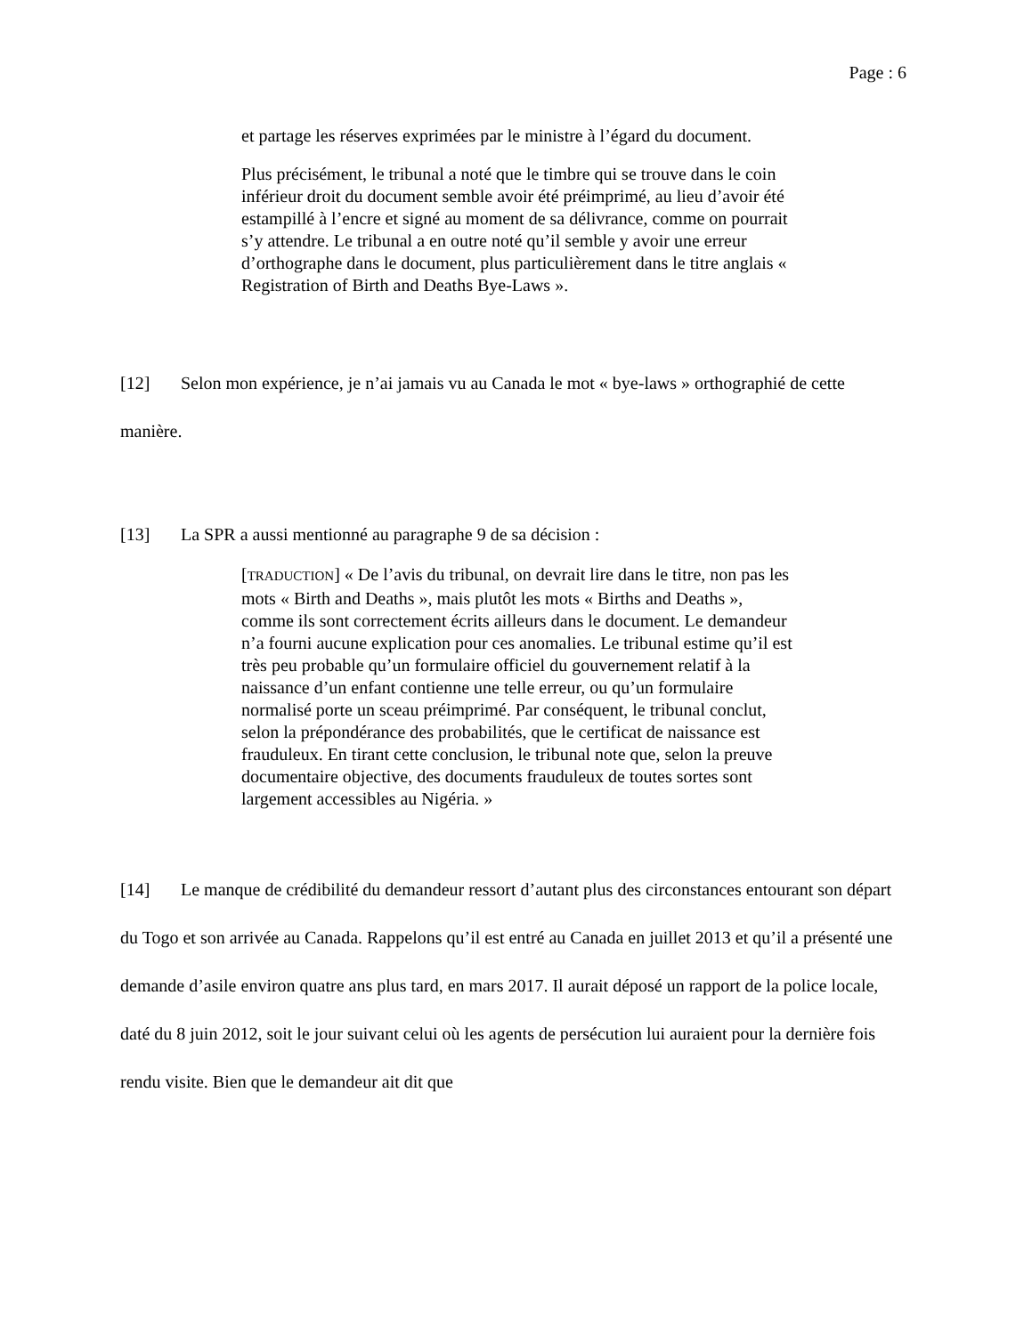Page : 6
et partage les réserves exprimées par le ministre à l’égard du document.
Plus précisément, le tribunal a noté que le timbre qui se trouve dans le coin inférieur droit du document semble avoir été préimprimé, au lieu d’avoir été estampillé à l’encre et signé au moment de sa délivrance, comme on pourrait s’y attendre. Le tribunal a en outre noté qu’il semble y avoir une erreur d’orthographe dans le document, plus particulièrement dans le titre anglais « Registration of Birth and Deaths Bye-Laws ».
[12] Selon mon expérience, je n’ai jamais vu au Canada le mot « bye-laws » orthographié de cette manière.
[13] La SPR a aussi mentionné au paragraphe 9 de sa décision :
[TRADUCTION] « De l’avis du tribunal, on devrait lire dans le titre, non pas les mots « Birth and Deaths », mais plutôt les mots « Births and Deaths », comme ils sont correctement écrits ailleurs dans le document. Le demandeur n’a fourni aucune explication pour ces anomalies. Le tribunal estime qu’il est très peu probable qu’un formulaire officiel du gouvernement relatif à la naissance d’un enfant contienne une telle erreur, ou qu’un formulaire normalisé porte un sceau préimprimé. Par conséquent, le tribunal conclut, selon la prépondérance des probabilités, que le certificat de naissance est frauduleux. En tirant cette conclusion, le tribunal note que, selon la preuve documentaire objective, des documents frauduleux de toutes sortes sont largement accessibles au Nigéria. »
[14] Le manque de crédibilité du demandeur ressort d’autant plus des circonstances entourant son départ du Togo et son arrivée au Canada. Rappelons qu’il est entré au Canada en juillet 2013 et qu’il a présenté une demande d’asile environ quatre ans plus tard, en mars 2017. Il aurait déposé un rapport de la police locale, daté du 8 juin 2012, soit le jour suivant celui où les agents de persécution lui auraient pour la dernière fois rendu visite. Bien que le demandeur ait dit que